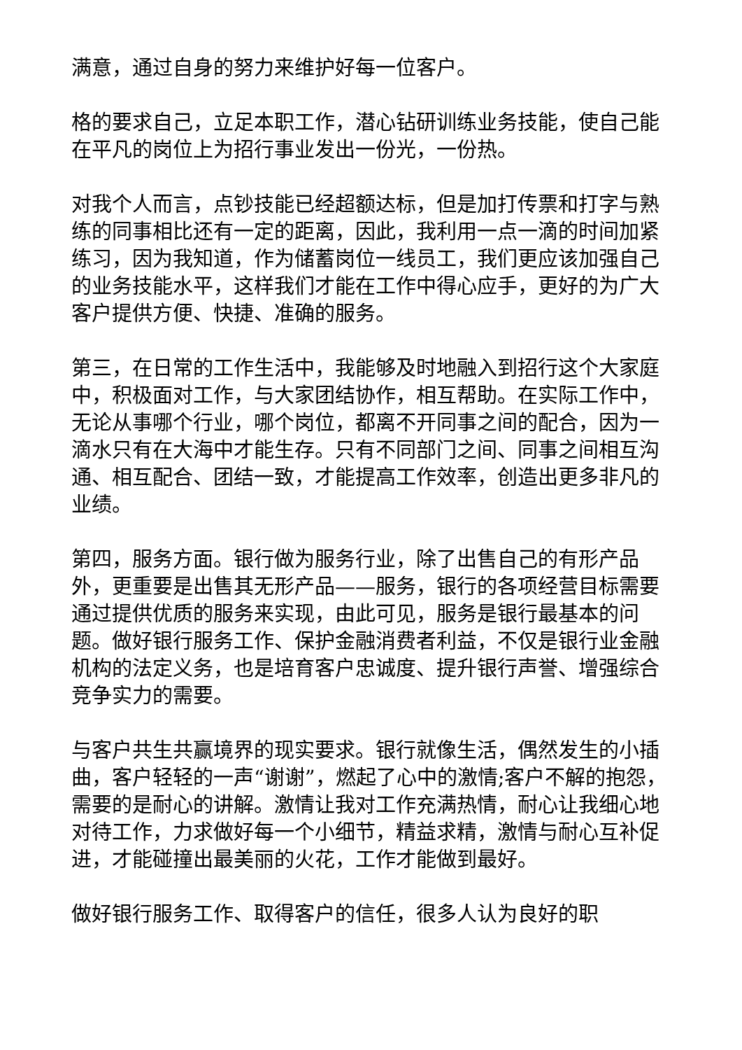满意，通过自身的努力来维护好每一位客户。
格的要求自己，立足本职工作，潜心钻研训练业务技能，使自己能在平凡的岗位上为招行事业发出一份光，一份热。
对我个人而言，点钞技能已经超额达标，但是加打传票和打字与熟练的同事相比还有一定的距离，因此，我利用一点一滴的时间加紧练习，因为我知道，作为储蓄岗位一线员工，我们更应该加强自己的业务技能水平，这样我们才能在工作中得心应手，更好的为广大客户提供方便、快捷、准确的服务。
第三，在日常的工作生活中，我能够及时地融入到招行这个大家庭中，积极面对工作，与大家团结协作，相互帮助。在实际工作中，无论从事哪个行业，哪个岗位，都离不开同事之间的配合，因为一滴水只有在大海中才能生存。只有不同部门之间、同事之间相互沟通、相互配合、团结一致，才能提高工作效率，创造出更多非凡的业绩。
第四，服务方面。银行做为服务行业，除了出售自己的有形产品外，更重要是出售其无形产品——服务，银行的各项经营目标需要通过提供优质的服务来实现，由此可见，服务是银行最基本的问题。做好银行服务工作、保护金融消费者利益，不仅是银行业金融机构的法定义务，也是培育客户忠诚度、提升银行声誉、增强综合竞争实力的需要。
与客户共生共赢境界的现实要求。银行就像生活，偶然发生的小插曲，客户轻轻的一声“谢谢”，燃起了心中的激情;客户不解的抱怨，需要的是耐心的讲解。激情让我对工作充满热情，耐心让我细心地对待工作，力求做好每一个小细节，精益求精，激情与耐心互补促进，才能碰撞出最美丽的火花，工作才能做到最好。
做好银行服务工作、取得客户的信任，很多人认为良好的职